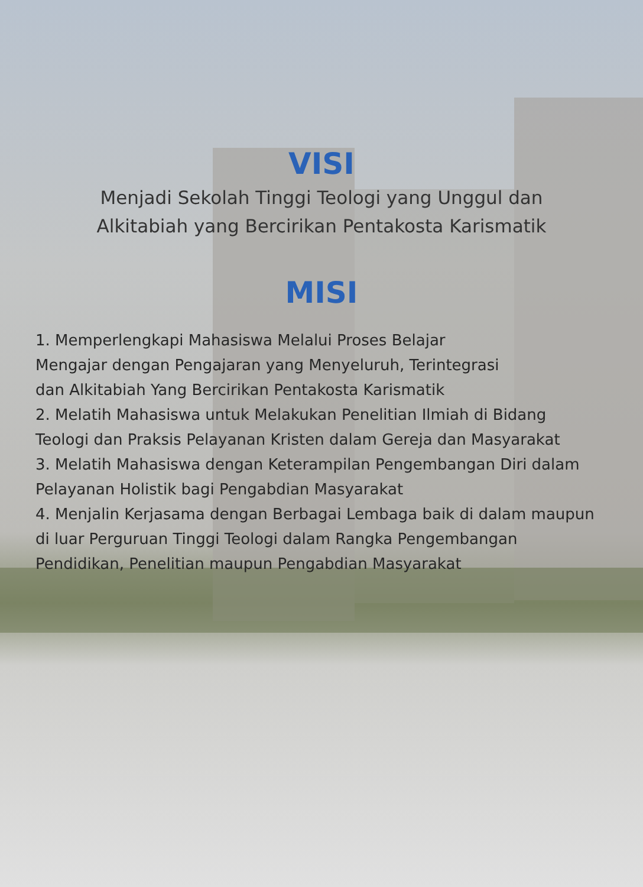VISI
Menjadi Sekolah Tinggi Teologi yang Unggul dan
Alkitabiah yang Bercirikan Pentakosta Karismatik
MISI
1. Memperlengkapi Mahasiswa Melalui Proses Belajar
Mengajar dengan Pengajaran yang Menyeluruh, Terintegrasi
dan Alkitabiah Yang Bercirikan Pentakosta Karismatik
2. Melatih Mahasiswa untuk Melakukan Penelitian Ilmiah di Bidang
Teologi dan Praksis Pelayanan Kristen dalam Gereja dan Masyarakat
3. Melatih Mahasiswa dengan Keterampilan Pengembangan Diri dalam
Pelayanan Holistik bagi Pengabdian Masyarakat
4. Menjalin Kerjasama dengan Berbagai Lembaga baik di dalam maupun
di luar Perguruan Tinggi Teologi dalam Rangka Pengembangan
Pendidikan, Penelitian maupun Pengabdian Masyarakat